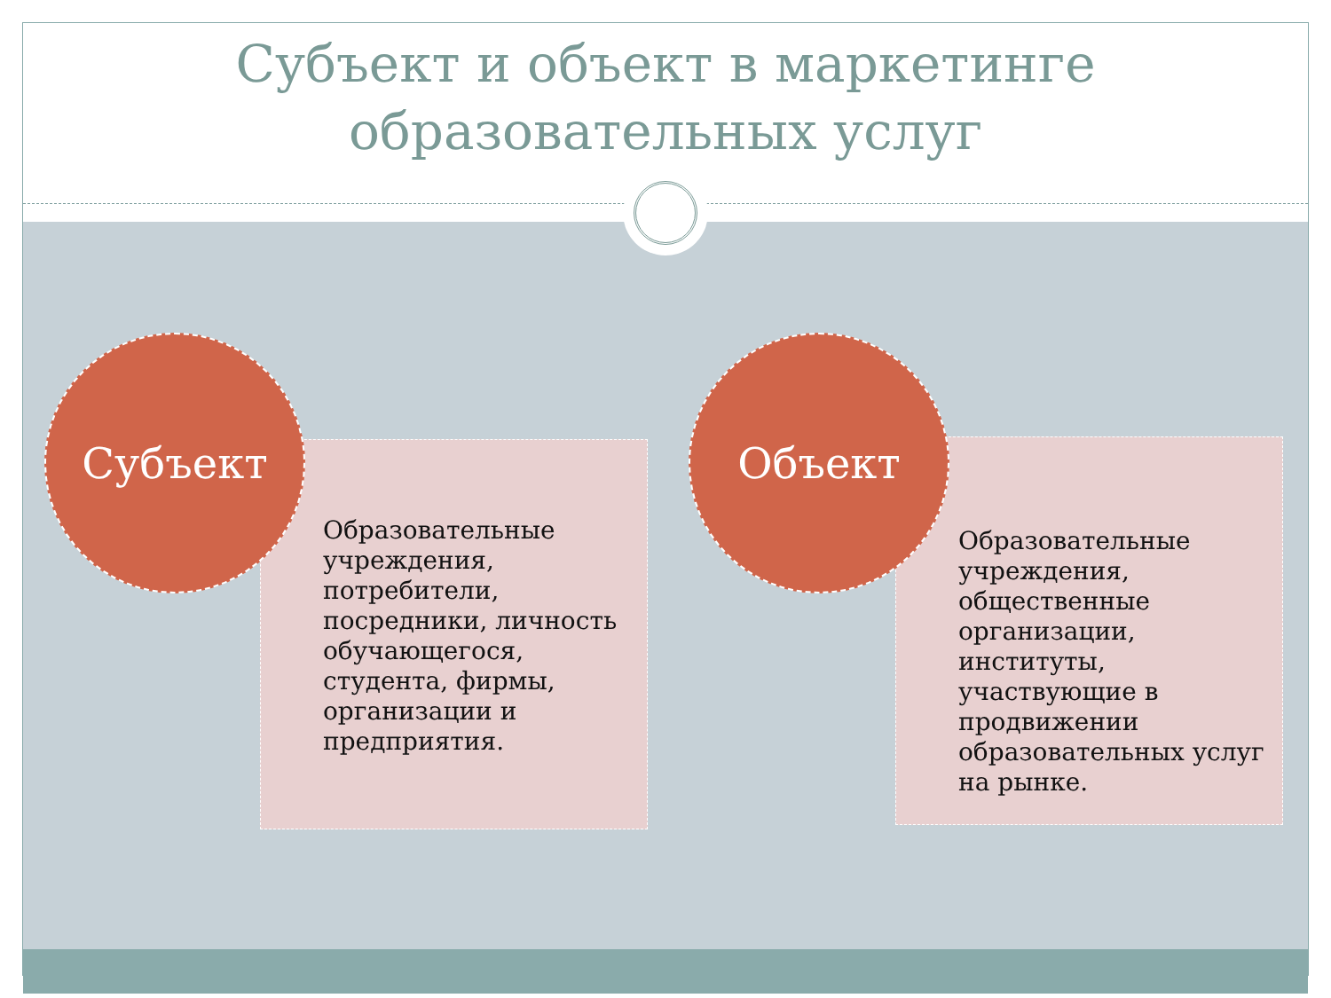Субъект и объект в маркетинге
образовательных услуг
Образовательные учреждения, потребители, посредники, личность обучающегося, студента, фирмы, организации и предприятия.
Субъект
Образовательные учреждения, общественные организации, институты, участвующие в продвижении образовательных услуг на рынке.
Объект